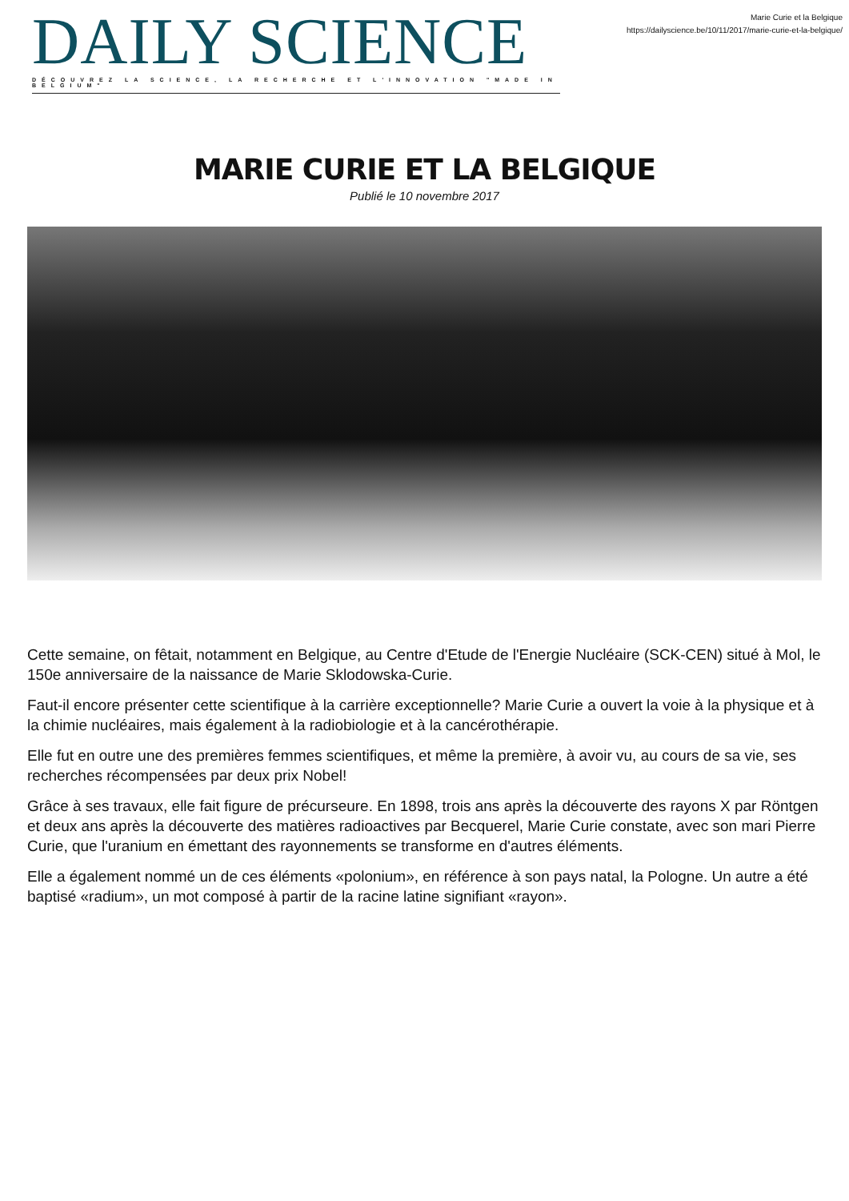DAILY SCIENCE
DÉCOUVREZ LA SCIENCE, LA RECHERCHE ET L'INNOVATION "MADE IN BELGIUM"
Marie Curie et la Belgique
https://dailyscience.be/10/11/2017/marie-curie-et-la-belgique/
MARIE CURIE ET LA BELGIQUE
Publié le 10 novembre 2017
Cette semaine, on fêtait, notamment en Belgique, au Centre d'Etude de l'Energie Nucléaire (SCK-CEN) situé à Mol, le 150e anniversaire de la naissance de Marie Sklodowska-Curie.
Faut-il encore présenter cette scientifique à la carrière exceptionnelle? Marie Curie a ouvert la voie à la physique et à la chimie nucléaires, mais également à la radiobiologie et à la cancérothérapie.
Elle fut en outre une des premières femmes scientifiques, et même la première, à avoir vu, au cours de sa vie, ses recherches récompensées par deux prix Nobel!
Grâce à ses travaux, elle fait figure de précurseure. En 1898, trois ans après la découverte des rayons X par Röntgen et deux ans après la découverte des matières radioactives par Becquerel, Marie Curie constate, avec son mari Pierre Curie, que l'uranium en émettant des rayonnements se transforme en d'autres éléments.
Elle a également nommé un de ces éléments «polonium», en référence à son pays natal, la Pologne. Un autre a été baptisé «radium», un mot composé à partir de la racine latine signifiant «rayon».